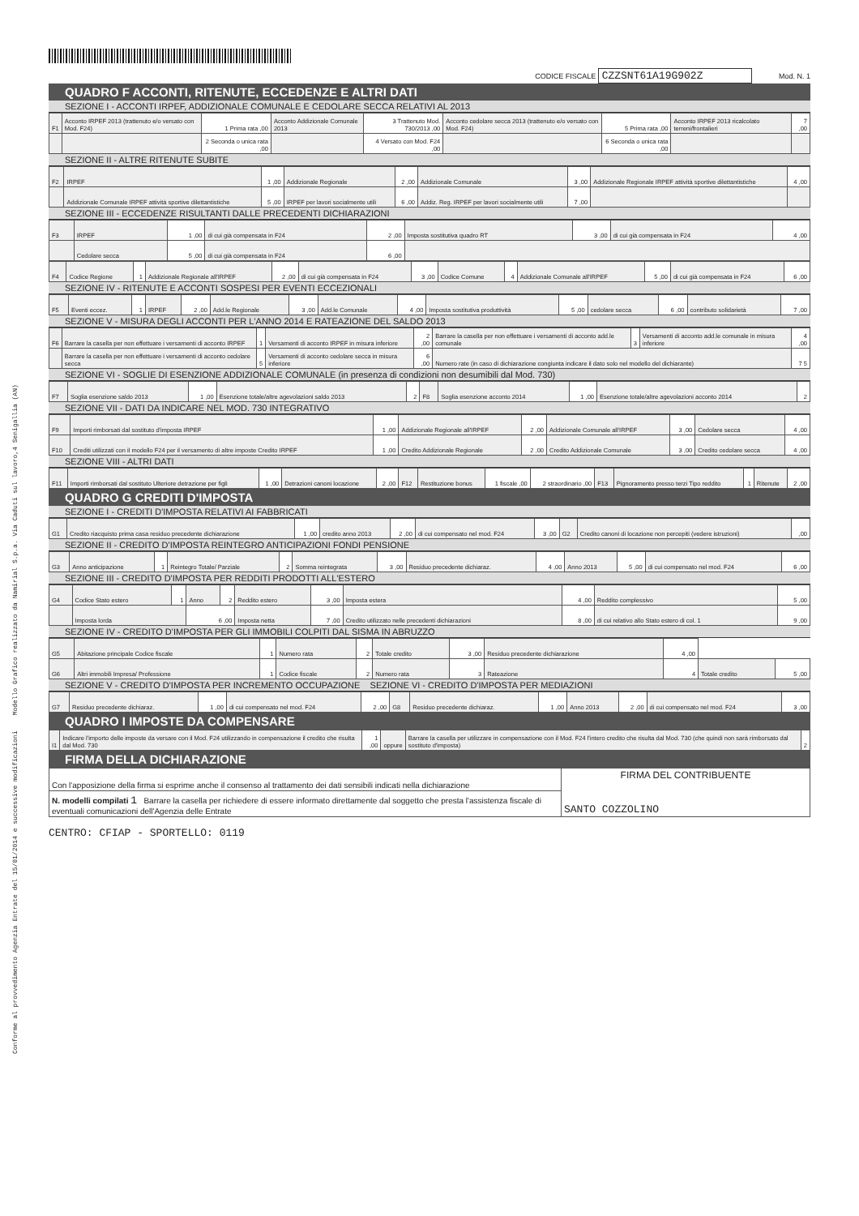Conforme al provvedimento Agenzia Entrate del 15/01/2014 e successive modificazioni Modello Grafico realizzato da Namirial S.p.a. Via Caduti sul lavoro,4 Senigallia (AN)
CODICE FISCALE CZZSNT61A19G902Z Mod. N. 1
QUADRO F ACCONTI, RITENUTE, ECCEDENZE E ALTRI DATI
SEZIONE I - ACCONTI IRPEF, ADDIZIONALE COMUNALE E CEDOLARE SECCA RELATIVI AL 2013
| F1 | Acconto IRPEF 2013 (trattenuto e/o versato con Mod. F24) | 1 Prima rata ,00 | Acconto Addizionale Comunale 2013 | 3 Trattenuto Mod. 730/2013 ,00 | Acconto cedolare secca 2013 (trattenuto e/o versato con Mod. F24) | 5 Prima rata ,00 | Acconto IRPEF 2013 ricalcolato terreni/frontalieri | 7 ,00 |
| | | 2 Seconda o unica rata ,00 | | 4 Versato con Mod. F24 ,00 | | 6 Seconda o unica rata ,00 | | |
SEZIONE II - ALTRE RITENUTE SUBITE
| F2 | IRPEF | 1 ,00 | Addizionale Regionale | 2 ,00 | Addizionale Comunale | 3 ,00 | Addizionale Regionale IRPEF attività sportive dilettantistiche | 4 ,00 |
| | Addizionale Comunale IRPEF attività sportive dilettantistiche | 5 ,00 | IRPEF per lavori socialmente utili | 6 ,00 | Addiz. Reg. IRPEF per lavori socialmente utili | 7 ,00 | | |
SEZIONE III - ECCEDENZE RISULTANTI DALLE PRECEDENTI DICHIARAZIONI
| F3 | IRPEF | 1 ,00 | di cui già compensata in F24 | 2 ,00 | Imposta sostitutiva quadro RT | 3 ,00 | di cui già compensata in F24 | 4 ,00 |
| | Cedolare secca | 5 ,00 | di cui già compensata in F24 | 6 ,00 | | | | |
| F4 | Codice Regione | 1 | Addizionale Regionale all'IRPEF | 2 ,00 | di cui già compensata in F24 | 3 ,00 | Codice Comune | 4 | Addizionale Comunale all'IRPEF | 5 ,00 | di cui già compensata in F24 | 6 ,00 |
SEZIONE IV - RITENUTE E ACCONTI SOSPESI PER EVENTI ECCEZIONALI
| F5 | Eventi eccez. | 1 | IRPEF | 2 ,00 | Add.le Regionale | 3 ,00 | Add.le Comunale | 4 ,00 | Imposta sostitutiva produttività | 5 ,00 | cedolare secca | 6 ,00 | contributo solidarietà | 7 ,00 |
SEZIONE V - MISURA DEGLI ACCONTI PER L'ANNO 2014 E RATEAZIONE DEL SALDO 2013
| F6 | Barrare la casella per non effettuare i versamenti di acconto IRPEF | 1 | Versamenti di acconto IRPEF in misura inferiore | 2 ,00 | Barrare la casella per non effettuare i versamenti di acconto add.le comunale | 3 | Versamenti di acconto add.le comunale in misura inferiore | 4 ,00 |
| | Barrare la casella per non effettuare i versamenti di acconto cedolare secca | 5 | Versamenti di acconto cedolare secca in misura inferiore | 6 ,00 | Numero rate (in caso di dichiarazione congiunta indicare il dato solo nel modello del dichiarante) | | | 7 5 |
SEZIONE VI - SOGLIE DI ESENZIONE ADDIZIONALE COMUNALE (in presenza di condizioni non desumibili dal Mod. 730)
| F7 | Soglia esenzione saldo 2013 | 1 ,00 | Esenzione totale/altre agevolazioni saldo 2013 | 2 | F8 | Soglia esenzione acconto 2014 | 1 ,00 | Esenzione totale/altre agevolazioni acconto 2014 | 2 |
SEZIONE VII - DATI DA INDICARE NEL MOD. 730 INTEGRATIVO
| F9 | Importi rimborsati dal sostituto d'imposta IRPEF | 1 ,00 | Addizionale Regionale all'IRPEF | 2 ,00 | Addizionale Comunale all'IRPEF | 3 ,00 | Cedolare secca | 4 ,00 |
| F10 | Crediti utilizzati con il modello F24 per il versamento di altre imposte Credito IRPEF | 1 ,00 | Credito Addizionale Regionale | 2 ,00 | Credito Addizionale Comunale | 3 ,00 | Credito cedolare secca | 4 ,00 |
SEZIONE VIII - ALTRI DATI
| F11 | Importi rimborsati dal sostituto Ulteriore detrazione per figli | 1 ,00 | Detrazioni canoni locazione | 2 ,00 | F12 | Restituzione bonus | 1 fiscale ,00 | 2 straordinario ,00 | F13 | Pignoramento presso terzi Tipo reddito | 1 | Ritenute | 2 ,00 |
QUADRO G CREDITI D'IMPOSTA
SEZIONE I - CREDITI D'IMPOSTA RELATIVI AI FABBRICATI
| G1 | Credito riacquisto prima casa residuo precedente dichiarazione | 1 ,00 | credito anno 2013 | 2 ,00 | di cui compensato nel mod. F24 | 3 ,00 | G2 | Credito canoni di locazione non percepiti (vedere istruzioni) | ,00 |
SEZIONE II - CREDITO D'IMPOSTA REINTEGRO ANTICIPAZIONI FONDI PENSIONE
| G3 | Anno anticipazione | 1 | Reintegro Totale/ Parziale | 2 | Somma reintegrata | 3 ,00 | Residuo precedente dichiaraz. | 4 ,00 | Anno 2013 | 5 ,00 | di cui compensato nel mod. F24 | 6 ,00 |
SEZIONE III - CREDITO D'IMPOSTA PER REDDITI PRODOTTI ALL'ESTERO
| G4 | Codice Stato estero | 1 | Anno | 2 | Reddito estero | 3 ,00 | Imposta estera | 4 ,00 | Reddito complessivo | 5 ,00 |
| | Imposta lorda | | 6 ,00 | | Imposta netta | 7 ,00 | Credito utilizzato nelle precedenti dichiarazioni | 8 ,00 | di cui relativo allo Stato estero di col. 1 | 9 ,00 |
SEZIONE IV - CREDITO D'IMPOSTA PER GLI IMMOBILI COLPITI DAL SISMA IN ABRUZZO
| G5 | Abitazione principale Codice fiscale | 1 | Numero rata | 2 | Totale credito | 3 ,00 | Residuo precedente dichiarazione | 4 ,00 | | |
| G6 | Altri immobili Impresa/ Professione | 1 | Codice fiscale | 2 | Numero rata | 3 | Rateazione | 4 | Totale credito | 5 ,00 |
SEZIONE V - CREDITO D'IMPOSTA PER INCREMENTO OCCUPAZIONE SEZIONE VI - CREDITO D'IMPOSTA PER MEDIAZIONI
| G7 | Residuo precedente dichiaraz. | 1 ,00 | di cui compensato nel mod. F24 | 2 ,00 | G8 | Residuo precedente dichiaraz. | 1 ,00 | Anno 2013 | 2 ,00 | di cui compensato nel mod. F24 | 3 ,00 |
QUADRO I IMPOSTE DA COMPENSARE
| I1 | Indicare l'importo delle imposte da versare con il Mod. F24 utilizzando in compensazione il credito che risulta dal Mod. 730 | 1 ,00 | oppure | Barrare la casella per utilizzare in compensazione con il Mod. F24 l'intero credito che risulta dal Mod. 730 (che quindi non sarà rimborsato dal sostituto d'imposta) | 2 |
FIRMA DELLA DICHIARAZIONE
| Con l'apposizione della firma si esprime anche il consenso al trattamento dei dati sensibili indicati nella dichiarazione | FIRMA DEL CONTRIBUENTE SANTO COZZOLINO |
| N. modelli compilati 1 Barrare la casella per richiedere di essere informato direttamente dal soggetto che presta l'assistenza fiscale di eventuali comunicazioni dell'Agenzia delle Entrate | |
CENTRO: CFIAP - SPORTELLO: 0119